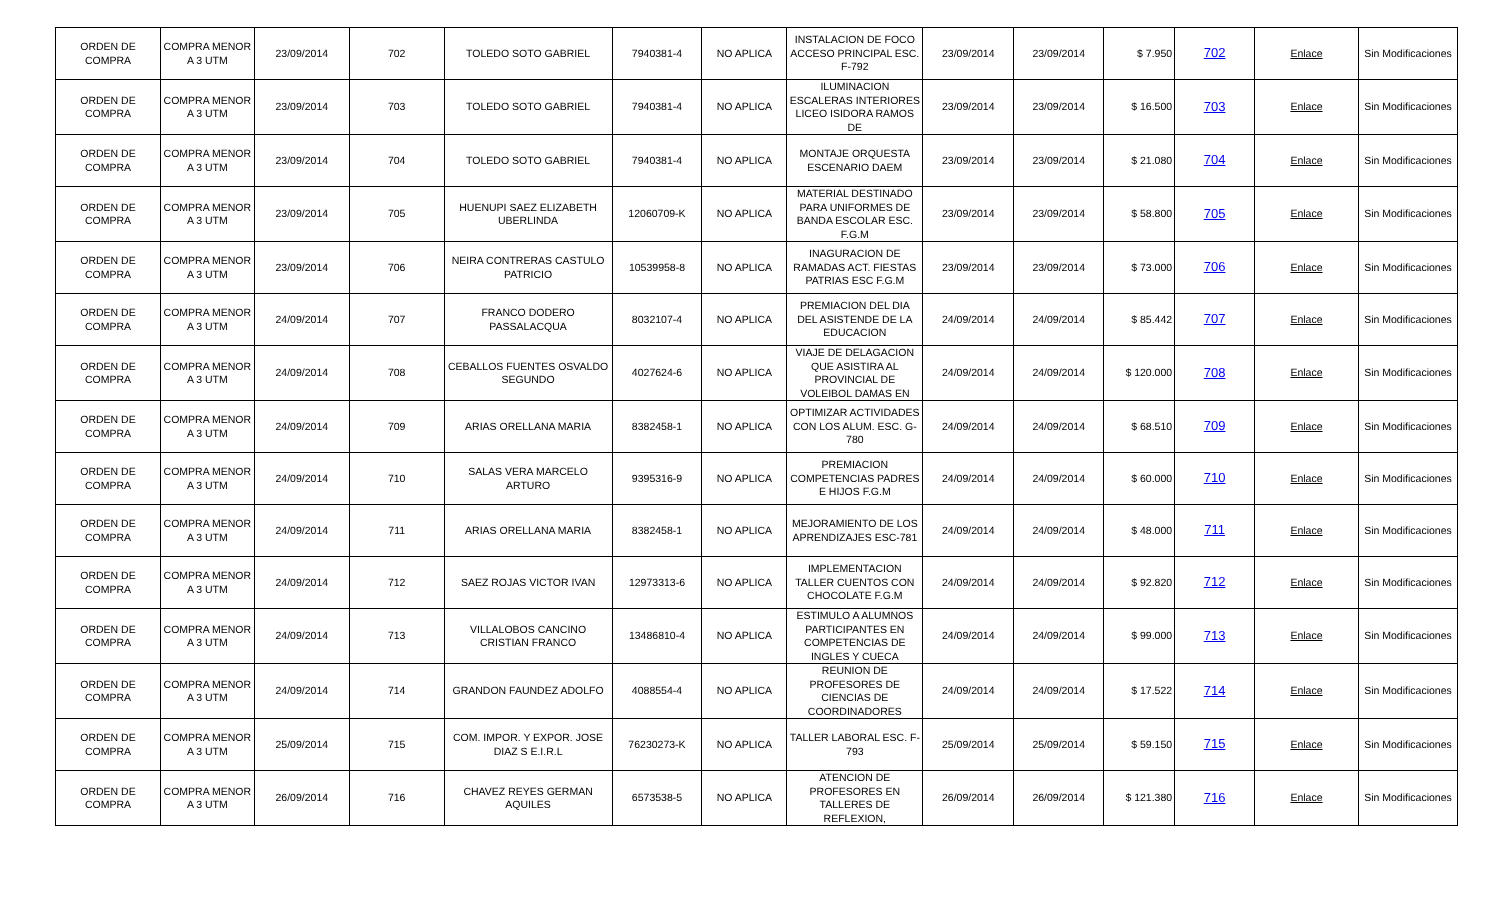| ORDEN DE COMPRA | COMPRA MENOR A 3 UTM | 23/09/2014 | 702 | TOLEDO SOTO GABRIEL | 7940381-4 | NO APLICA | INSTALACION DE FOCO ACCESO PRINCIPAL ESC. F-792 | 23/09/2014 | 23/09/2014 | $ 7.950 | 702 | Enlace | Sin Modificaciones |
| ORDEN DE COMPRA | COMPRA MENOR A 3 UTM | 23/09/2014 | 703 | TOLEDO SOTO GABRIEL | 7940381-4 | NO APLICA | ILUMINACION ESCALERAS INTERIORES LICEO ISIDORA RAMOS DE | 23/09/2014 | 23/09/2014 | $ 16.500 | 703 | Enlace | Sin Modificaciones |
| ORDEN DE COMPRA | COMPRA MENOR A 3 UTM | 23/09/2014 | 704 | TOLEDO SOTO GABRIEL | 7940381-4 | NO APLICA | MONTAJE ORQUESTA ESCENARIO DAEM | 23/09/2014 | 23/09/2014 | $ 21.080 | 704 | Enlace | Sin Modificaciones |
| ORDEN DE COMPRA | COMPRA MENOR A 3 UTM | 23/09/2014 | 705 | HUENUPI SAEZ ELIZABETH UBERLINDA | 12060709-K | NO APLICA | MATERIAL DESTINADO PARA UNIFORMES DE BANDA ESCOLAR ESC. F.G.M | 23/09/2014 | 23/09/2014 | $ 58.800 | 705 | Enlace | Sin Modificaciones |
| ORDEN DE COMPRA | COMPRA MENOR A 3 UTM | 23/09/2014 | 706 | NEIRA CONTRERAS CASTULO PATRICIO | 10539958-8 | NO APLICA | INAGURACION DE RAMADAS ACT. FIESTAS PATRIAS ESC F.G.M | 23/09/2014 | 23/09/2014 | $ 73.000 | 706 | Enlace | Sin Modificaciones |
| ORDEN DE COMPRA | COMPRA MENOR A 3 UTM | 24/09/2014 | 707 | FRANCO DODERO PASSALACQUA | 8032107-4 | NO APLICA | PREMIACION DEL DIA DEL ASISTENDE DE LA EDUCACION | 24/09/2014 | 24/09/2014 | $ 85.442 | 707 | Enlace | Sin Modificaciones |
| ORDEN DE COMPRA | COMPRA MENOR A 3 UTM | 24/09/2014 | 708 | CEBALLOS FUENTES OSVALDO SEGUNDO | 4027624-6 | NO APLICA | VIAJE DE DELAGACION QUE ASISTIRA AL PROVINCIAL DE VOLEIBOL DAMAS EN | 24/09/2014 | 24/09/2014 | $ 120.000 | 708 | Enlace | Sin Modificaciones |
| ORDEN DE COMPRA | COMPRA MENOR A 3 UTM | 24/09/2014 | 709 | ARIAS ORELLANA MARIA | 8382458-1 | NO APLICA | OPTIMIZAR ACTIVIDADES CON LOS ALUM. ESC. G-780 | 24/09/2014 | 24/09/2014 | $ 68.510 | 709 | Enlace | Sin Modificaciones |
| ORDEN DE COMPRA | COMPRA MENOR A 3 UTM | 24/09/2014 | 710 | SALAS VERA MARCELO ARTURO | 9395316-9 | NO APLICA | PREMIACION COMPETENCIAS PADRES E HIJOS F.G.M | 24/09/2014 | 24/09/2014 | $ 60.000 | 710 | Enlace | Sin Modificaciones |
| ORDEN DE COMPRA | COMPRA MENOR A 3 UTM | 24/09/2014 | 711 | ARIAS ORELLANA MARIA | 8382458-1 | NO APLICA | MEJORAMIENTO DE LOS APRENDIZAJES ESC-781 | 24/09/2014 | 24/09/2014 | $ 48.000 | 711 | Enlace | Sin Modificaciones |
| ORDEN DE COMPRA | COMPRA MENOR A 3 UTM | 24/09/2014 | 712 | SAEZ ROJAS VICTOR IVAN | 12973313-6 | NO APLICA | IMPLEMENTACION TALLER CUENTOS CON CHOCOLATE F.G.M | 24/09/2014 | 24/09/2014 | $ 92.820 | 712 | Enlace | Sin Modificaciones |
| ORDEN DE COMPRA | COMPRA MENOR A 3 UTM | 24/09/2014 | 713 | VILLALOBOS CANCINO CRISTIAN FRANCO | 13486810-4 | NO APLICA | ESTIMULO A ALUMNOS PARTICIPANTES EN COMPETENCIAS DE INGLES Y CUECA | 24/09/2014 | 24/09/2014 | $ 99.000 | 713 | Enlace | Sin Modificaciones |
| ORDEN DE COMPRA | COMPRA MENOR A 3 UTM | 24/09/2014 | 714 | GRANDON FAUNDEZ ADOLFO | 4088554-4 | NO APLICA | REUNION DE PROFESORES DE CIENCIAS DE COORDINADORES | 24/09/2014 | 24/09/2014 | $ 17.522 | 714 | Enlace | Sin Modificaciones |
| ORDEN DE COMPRA | COMPRA MENOR A 3 UTM | 25/09/2014 | 715 | COM. IMPOR. Y EXPOR. JOSE DIAZ S E.I.R.L | 76230273-K | NO APLICA | TALLER LABORAL ESC. F-793 | 25/09/2014 | 25/09/2014 | $ 59.150 | 715 | Enlace | Sin Modificaciones |
| ORDEN DE COMPRA | COMPRA MENOR A 3 UTM | 26/09/2014 | 716 | CHAVEZ REYES GERMAN AQUILES | 6573538-5 | NO APLICA | ATENCION DE PROFESORES EN TALLERES DE REFLEXION, | 26/09/2014 | 26/09/2014 | $ 121.380 | 716 | Enlace | Sin Modificaciones |